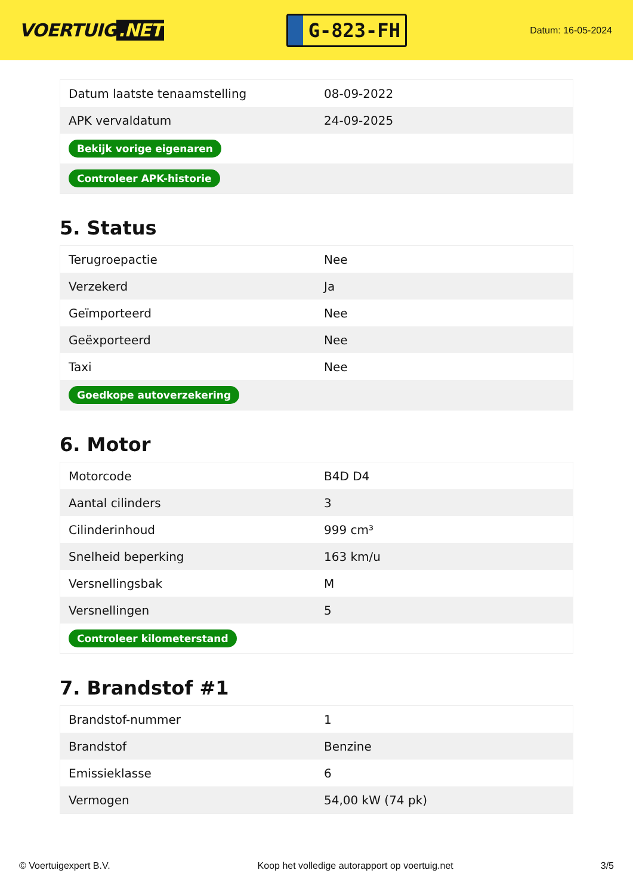VOERTUIG.NET
G-823-FH
Datum: 16-05-2024
| Datum laatste tenaamstelling | 08-09-2022 |
| APK vervaldatum | 24-09-2025 |
| Bekijk vorige eigenaren | |
| Controleer APK-historie | |
5. Status
| Terugroepactie | Nee |
| Verzekerd | Ja |
| Geïmporteerd | Nee |
| Geëxporteerd | Nee |
| Taxi | Nee |
| Goedkope autoverzekering | |
6. Motor
| Motorcode | B4D D4 |
| Aantal cilinders | 3 |
| Cilinderinhoud | 999 cm³ |
| Snelheid beperking | 163 km/u |
| Versnellingsbak | M |
| Versnellingen | 5 |
| Controleer kilometerstand | |
7. Brandstof #1
| Brandstof-nummer | 1 |
| Brandstof | Benzine |
| Emissieklasse | 6 |
| Vermogen | 54,00 kW (74 pk) |
© Voertuigexpert B.V. Koop het volledige autorapport op voertuig.net 3/5